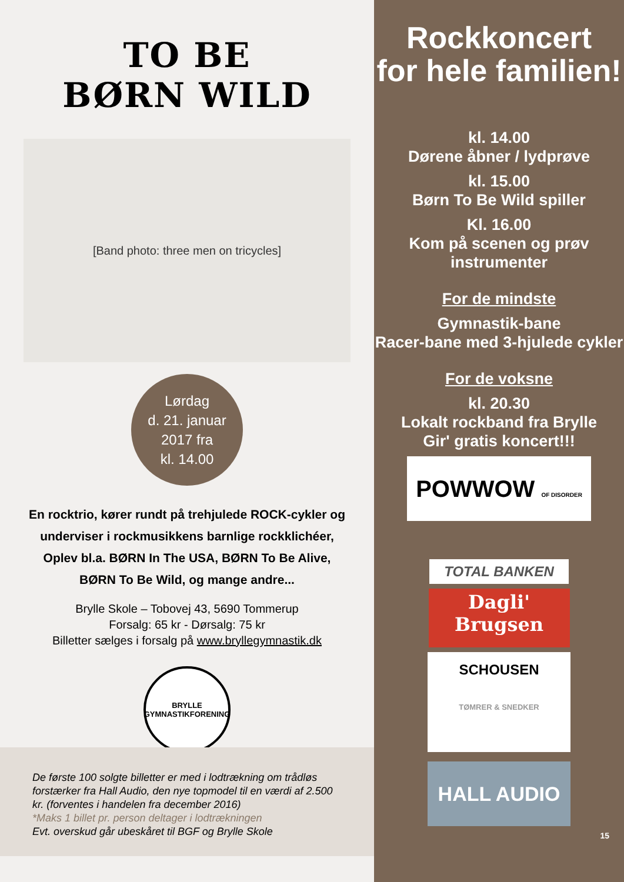TO BE
BØRN WILD
[Band photo: three men on tricycles]
Lørdag
d. 21. januar
2017 fra
kl. 14.00
En rocktrio, kører rundt på trehjulede ROCK-cykler og underviser i rockmusikkens barnlige rockklichéer, Oplev bl.a. BØRN In The USA, BØRN To Be Alive, BØRN To Be Wild, og mange andre...
Brylle Skole – Tobovej 43, 5690 Tommerup
Forsalg: 65 kr - Dørsalg: 75 kr
Billetter sælges i forsalg på www.bryllegymnastik.dk
BRYLLE
GYMNASTIKFORENING
De første 100 solgte billetter er med i lodtrækning om trådløs forstærker fra Hall Audio, den nye topmodel til en værdi af 2.500 kr. (forventes i handelen fra december 2016)
*Maks 1 billet pr. person deltager i lodtrækningen
Evt. overskud går ubeskåret til BGF og Brylle Skole
Rockkoncert
for hele familien!
kl. 14.00
Dørene åbner / lydprøve
kl. 15.00
Børn To Be Wild spiller
Kl. 16.00
Kom på scenen og prøv instrumenter
For de mindste
Gymnastik-bane
Racer-bane med 3-hjulede cykler
For de voksne
kl. 20.30
Lokalt rockband fra Brylle
Gir' gratis koncert!!!
POWWOW OF DISORDER
TOTAL BANKEN
Dagli'
Brugsen
SCHOUSEN
TØMRER & SNEDKER
HALL AUDIO
15